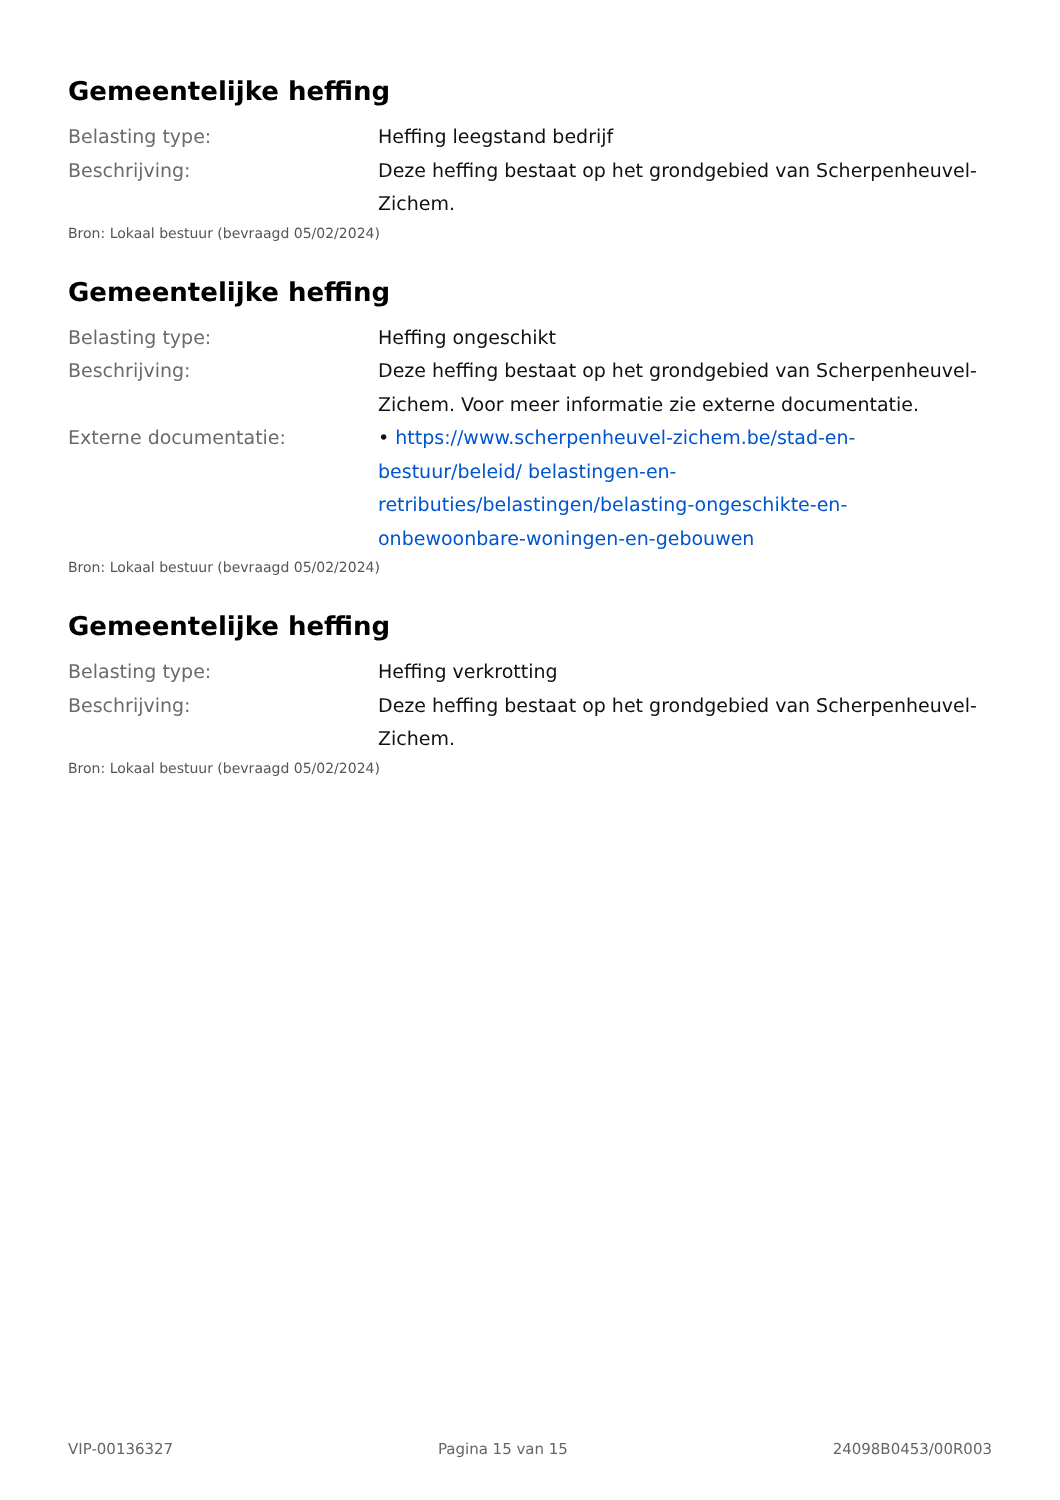Gemeentelijke heffing
Belasting type: Heffing leegstand bedrijf
Beschrijving: Deze heffing bestaat op het grondgebied van Scherpenheuvel-Zichem.
Bron: Lokaal bestuur (bevraagd 05/02/2024)
Gemeentelijke heffing
Belasting type: Heffing ongeschikt
Beschrijving: Deze heffing bestaat op het grondgebied van Scherpenheuvel-Zichem. Voor meer informatie zie externe documentatie.
Externe documentatie: • https://www.scherpenheuvel-zichem.be/stad-en-bestuur/beleid/ belastingen-en-retributies/belastingen/belasting-ongeschikte-en-onbewoonbare-woningen-en-gebouwen
Bron: Lokaal bestuur (bevraagd 05/02/2024)
Gemeentelijke heffing
Belasting type: Heffing verkrotting
Beschrijving: Deze heffing bestaat op het grondgebied van Scherpenheuvel-Zichem.
Bron: Lokaal bestuur (bevraagd 05/02/2024)
VIP-00136327 Pagina 15 van 15 24098B0453/00R003